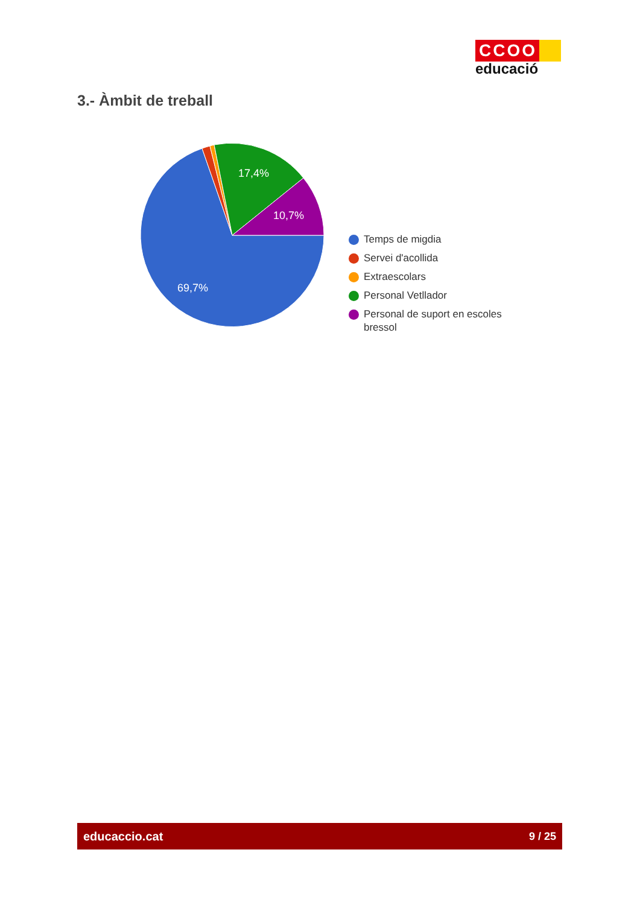CCOO
educació
3.- Àmbit de treball
69,7%
17,4%
10,7%
Temps de migdia
Servei d'acollida
Extraescolars
Personal Vetllador
Personal de suport en escoles bressol
educaccio.cat 9 / 25